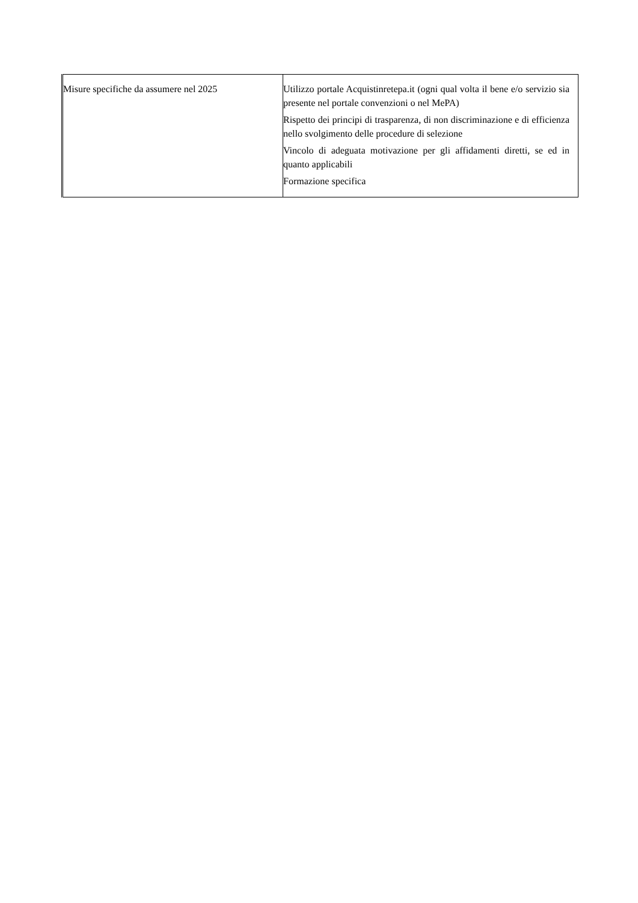| Misure specifiche da assumere nel 2025 | Utilizzo portale Acquistinretepa.it (ogni qual volta il bene e/o servizio sia presente nel portale convenzioni o nel MePA) Rispetto dei principi di trasparenza, di non discriminazione e di efficienza nello svolgimento delle procedure di selezione Vincolo di adeguata motivazione per gli affidamenti diretti, se ed in quanto applicabili Formazione specifica |